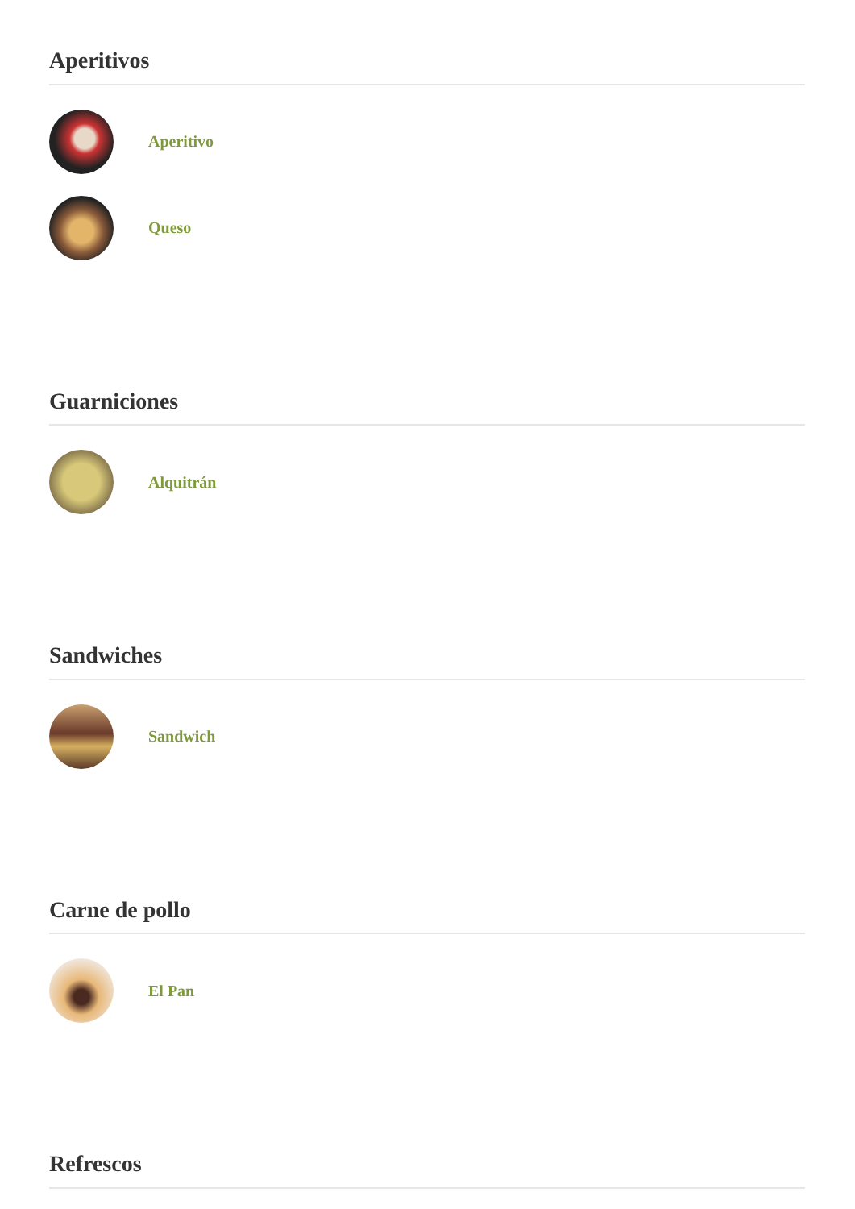Aperitivos
Aperitivo
Queso
Guarniciones
Alquitrán
Sandwiches
Sandwich
Carne de pollo
El Pan
Refrescos